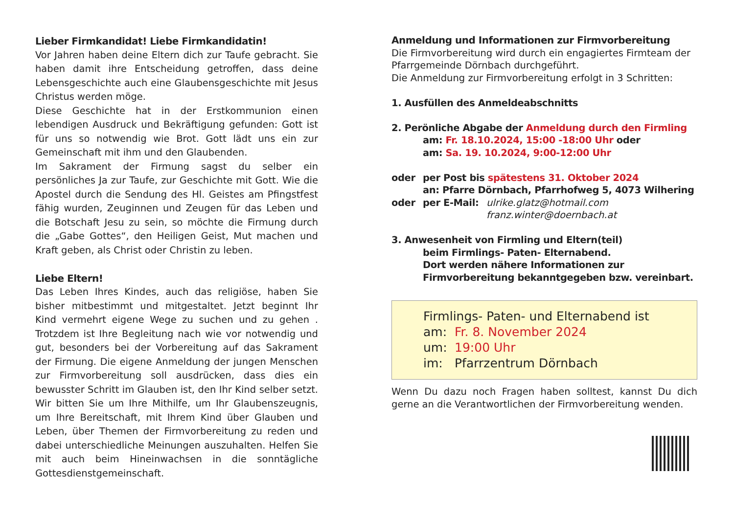Lieber Firmkandidat! Liebe Firmkandidatin!
Vor Jahren haben deine Eltern dich zur Taufe gebracht. Sie haben damit ihre Entscheidung getroffen, dass deine Lebensgeschichte auch eine Glaubensgeschichte mit Jesus Christus werden möge.
Diese Geschichte hat in der Erstkommunion einen lebendigen Ausdruck und Bekräftigung gefunden: Gott ist für uns so notwendig wie Brot. Gott lädt uns ein zur Gemeinschaft mit ihm und den Glaubenden.
Im Sakrament der Firmung sagst du selber ein persönliches Ja zur Taufe, zur Geschichte mit Gott. Wie die Apostel durch die Sendung des Hl. Geistes am Pfingstfest fähig wurden, Zeuginnen und Zeugen für das Leben und die Botschaft Jesu zu sein, so möchte die Firmung durch die „Gabe Gottes“, den Heiligen Geist, Mut machen und Kraft geben, als Christ oder Christin zu leben.
Liebe Eltern!
Das Leben Ihres Kindes, auch das religiöse, haben Sie bisher mitbestimmt und mitgestaltet. Jetzt beginnt Ihr Kind vermehrt eigene Wege zu suchen und zu gehen . Trotzdem ist Ihre Begleitung nach wie vor notwendig und gut, besonders bei der Vorbereitung auf das Sakrament der Firmung. Die eigene Anmeldung der jungen Menschen zur Firmvorbereitung soll ausdrücken, dass dies ein bewusster Schritt im Glauben ist, den Ihr Kind selber setzt. Wir bitten Sie um Ihre Mithilfe, um Ihr Glaubenszeugnis, um Ihre Bereitschaft, mit Ihrem Kind über Glauben und Leben, über Themen der Firmvorbereitung zu reden und dabei unterschiedliche Meinungen auszuhalten. Helfen Sie mit auch beim Hineinwachsen in die sonntägliche Gottesdienstgemeinschaft.
Anmeldung und Informationen zur Firmvorbereitung
Die Firmvorbereitung wird durch ein engagiertes Firmteam der Pfarrgemeinde Dörnbach durchgeführt.
Die Anmeldung zur Firmvorbereitung erfolgt in 3 Schritten:
1. Ausfüllen des Anmeldeabschnitts
2. Perönliche Abgabe der Anmeldung durch den Firmling
am: Fr. 18.10.2024, 15:00 -18:00 Uhr oder
am: Sa. 19. 10.2024, 9:00-12:00 Uhr
oder per Post bis spätestens 31. Oktober 2024
an: Pfarre Dörnbach, Pfarrhofweg 5, 4073 Wilhering
oder per E-Mail: ulrike.glatz@hotmail.com
franz.winter@doernbach.at
3. Anwesenheit von Firmling und Eltern(teil)
beim Firmlings- Paten- Elternabend.
Dort werden nähere Informationen zur Firmvorbereitung bekanntgegeben bzw. vereinbart.
Firmlings- Paten- und Elternabend ist
am: Fr. 8. November 2024
um: 19:00 Uhr
im: Pfarrzentrum Dörnbach
Wenn Du dazu noch Fragen haben solltest, kannst Du dich gerne an die Verantwortlichen der Firmvorbereitung wenden.